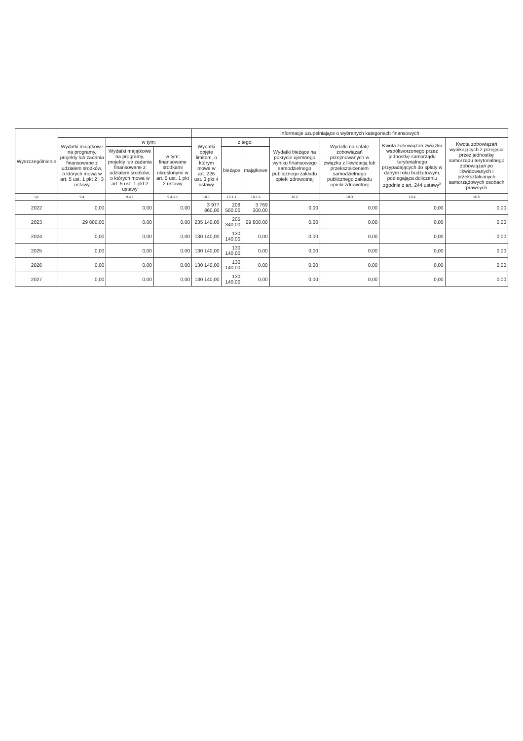| Wyszczególnienie | | | | Informacje uzupełniające o wybranych kategoriach finansowych | | | | | | |
| --- | --- | --- | --- | --- | --- | --- | --- | --- | --- | --- |
| | Wydatki majątkowe na programy, projekty lub zadania finansowane z udziałem środków, o których mowa w art. 5 ust. 1 pkt 2 i 3 ustawy | w tym: | | Wydatki objęte limitem, o którym mowa w art. 226 ust. 3 pkt 4 ustawy | z tego: | | Wydatki bieżące na pokrycie ujemnego wyniku finansowego samodzielnego publicznego zakładu opieki zdrowotnej | Wydatki na spłatę zobowiązań przejmowanych w związku z likwidacją lub przekształceniem samodzielnego publicznego zakładu opieki zdrowotnej | Kwota zobowiązań związku współtworzonego przez jednostkę samorządu terytorialnego przypadających do spłaty w danym roku budżetowym, podlegająca doliczeniu zgodnie z art. 244 ustawy<sup>x</sup> | Kwota zobowiązań wynikających z przejęcia przez jednostkę samorządu terytorialnego zobowiązań po likwidowanych i przekształcanych samorządowych osobach prawnych |
| | | Wydatki majątkowe na programy, projekty lub zadania finansowane z udziałem środków, o których mowa w art. 5 ust. 1 pkt 2 ustawy | w tym: finansowane środkami określonymi w art. 5 ust. 1 pkt 2 ustawy | | bieżące | majątkowe | | | | |
| Lp | 9.4 | 9.4.1 | 9.4.1.1 | 10.1 | 10.1.1 | 10.1.2 | 10.2 | 10.3 | 10.4 | 10.5 |
| 2022 | 0,00 | 0,00 | 0,00 | 3 977 860,00 | 208 560,00 | 3 769 300,00 | 0,00 | 0,00 | 0,00 | 0,00 |
| 2023 | 29 800,00 | 0,00 | 0,00 | 235 140,00 | 205 340,00 | 29 800,00 | 0,00 | 0,00 | 0,00 | 0,00 |
| 2024 | 0,00 | 0,00 | 0,00 | 130 140,00 | 130 140,00 | 0,00 | 0,00 | 0,00 | 0,00 | 0,00 |
| 2025 | 0,00 | 0,00 | 0,00 | 130 140,00 | 130 140,00 | 0,00 | 0,00 | 0,00 | 0,00 | 0,00 |
| 2026 | 0,00 | 0,00 | 0,00 | 130 140,00 | 130 140,00 | 0,00 | 0,00 | 0,00 | 0,00 | 0,00 |
| 2027 | 0,00 | 0,00 | 0,00 | 130 140,00 | 130 140,00 | 0,00 | 0,00 | 0,00 | 0,00 | 0,00 |